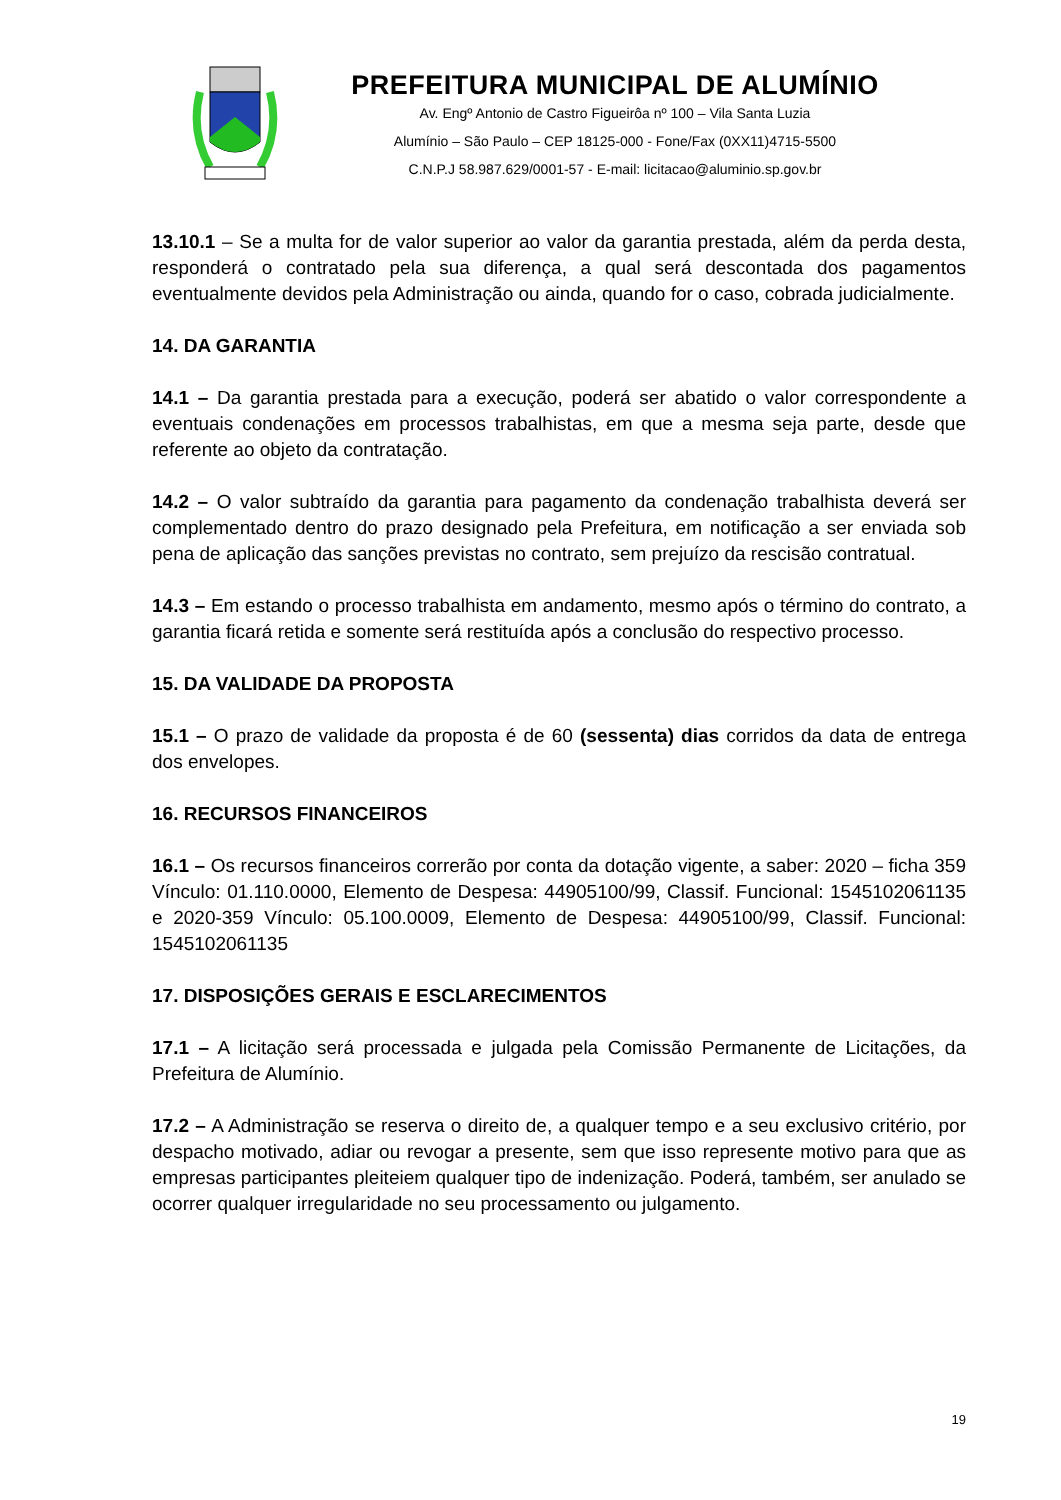PREFEITURA MUNICIPAL DE ALUMÍNIO
Av. Engº Antonio de Castro Figueirôa nº 100 – Vila Santa Luzia
Alumínio – São Paulo – CEP 18125-000 - Fone/Fax (0XX11)4715-5500
C.N.P.J 58.987.629/0001-57 - E-mail: licitacao@aluminio.sp.gov.br
13.10.1 – Se a multa for de valor superior ao valor da garantia prestada, além da perda desta, responderá o contratado pela sua diferença, a qual será descontada dos pagamentos eventualmente devidos pela Administração ou ainda, quando for o caso, cobrada judicialmente.
14. DA GARANTIA
14.1 – Da garantia prestada para a execução, poderá ser abatido o valor correspondente a eventuais condenações em processos trabalhistas, em que a mesma seja parte, desde que referente ao objeto da contratação.
14.2 – O valor subtraído da garantia para pagamento da condenação trabalhista deverá ser complementado dentro do prazo designado pela Prefeitura, em notificação a ser enviada sob pena de aplicação das sanções previstas no contrato, sem prejuízo da rescisão contratual.
14.3 – Em estando o processo trabalhista em andamento, mesmo após o término do contrato, a garantia ficará retida e somente será restituída após a conclusão do respectivo processo.
15. DA VALIDADE DA PROPOSTA
15.1 – O prazo de validade da proposta é de 60 (sessenta) dias corridos da data de entrega dos envelopes.
16. RECURSOS FINANCEIROS
16.1 – Os recursos financeiros correrão por conta da dotação vigente, a saber: 2020 – ficha 359 Vínculo: 01.110.0000, Elemento de Despesa: 44905100/99, Classif. Funcional: 1545102061135 e 2020-359 Vínculo: 05.100.0009, Elemento de Despesa: 44905100/99, Classif. Funcional: 1545102061135
17. DISPOSIÇÕES GERAIS E ESCLARECIMENTOS
17.1 – A licitação será processada e julgada pela Comissão Permanente de Licitações, da Prefeitura de Alumínio.
17.2 – A Administração se reserva o direito de, a qualquer tempo e a seu exclusivo critério, por despacho motivado, adiar ou revogar a presente, sem que isso represente motivo para que as empresas participantes pleiteiem qualquer tipo de indenização. Poderá, também, ser anulado se ocorrer qualquer irregularidade no seu processamento ou julgamento.
19